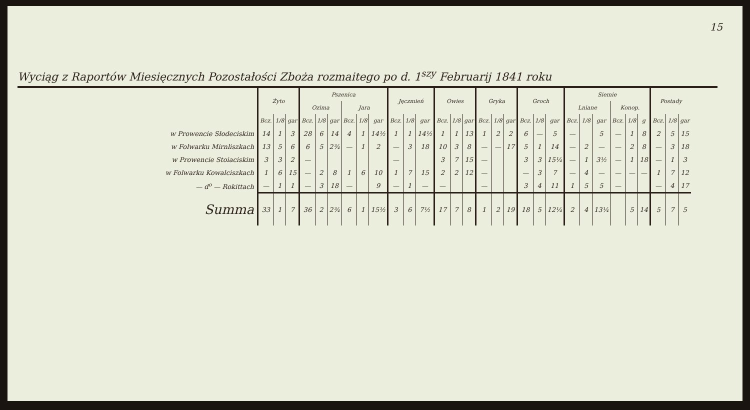15
Wyciąg z Raportów Miesięcznych Pozostałości Zbożа rozmaitego po d. 1<sup>szy</sup> Februarij 1841 roku
| | Żyto | | | Pszenica | | | | | | Jęczmień | | | Owies | | | Gryka | | | Groch | | | Siemie | | | | | | Postady | | |
| --- | --- | --- | --- | --- | --- | --- | --- | --- | --- | --- | --- | --- | --- | --- | --- | --- | --- | --- | --- | --- | --- | --- | --- | --- | --- | --- | --- | --- | --- | --- |
| | | | | Ozima | | | Jara | | | | | | | | | | | | | | | Lniane | | | Konop. | | | | | |
| | Bcz. | 1/8 | gar | Bcz. | 1/8 | gar | Bcz. | 1/8 | gar | Bcz. | 1/8 | gar | Bcz. | 1/8 | gar | Bcz. | 1/8 | gar | Bcz. | 1/8 | gar | Bcz. | 1/8 | gar | Bcz. | 1/8 | g | Bcz. | 1/8 | gar |
| w Prowencie Słodeciskim | 14 | 1 | 3 | 28 | 6 | 14 | 4 | 1 | 14½ | 1 | 1 | 14½ | 1 | 1 | 13 | 1 | 2 | 2 | 6 | — | 5 | — | | 5 | — | 1 | 8 | 2 | 5 | 15 |
| w Folwarku Mirnliszkach | 13 | 5 | 6 | 6 | 5 | 2¾ | — | 1 | 2 | — | 3 | 18 | 10 | 3 | 8 | — | — | 17 | 5 | 1 | 14 | — | 2 | — | — | 2 | 8 | — | 3 | 18 |
| w Prowencie Stoiaciskim | 3 | 3 | 2 | — | | | | | | — | | | 3 | 7 | 15 | — | | | 3 | 3 | 15¼ | — | 1 | 3½ | — | 1 | 18 | — | 1 | 3 |
| w Folwarku Kowalciszkach | 1 | 6 | 15 | — | 2 | 8 | 1 | 6 | 10 | 1 | 7 | 15 | 2 | 2 | 12 | — | | | — | 3 | 7 | — | 4 | — | — | — | — | 1 | 7 | 12 |
| — d<sup>o</sup> — Rokittach | — | 1 | 1 | — | 3 | 18 | — | | 9 | — | 1 | — | — | | | — | | | 3 | 4 | 11 | 1 | 5 | 5 | — | | | — | 4 | 17 |
| Summa | 33 | 1 | 7 | 36 | 2 | 2¾ | 6 | 1 | 15½ | 3 | 6 | 7½ | 17 | 7 | 8 | 1 | 2 | 19 | 18 | 5 | 12¼ | 2 | 4 | 13¼ | | 5 | 14 | 5 | 7 | 5 |